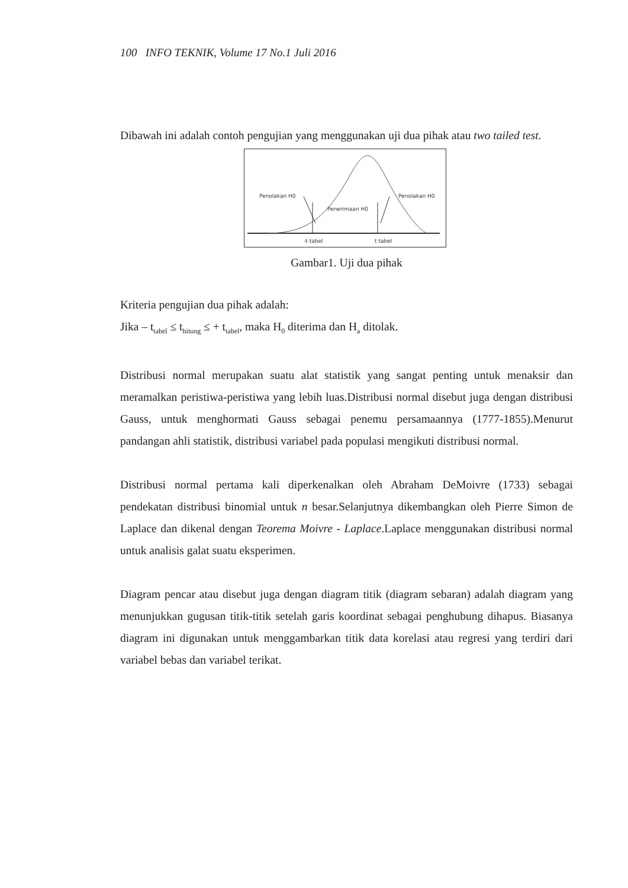100 INFO TEKNIK, Volume 17 No.1 Juli 2016
Dibawah ini adalah contoh pengujian yang menggunakan uji dua pihak atau two tailed test.
Penolakan H0
Penolakan H0
Penerimaan H0
-t tabel
t tabel
Gambar1. Uji dua pihak
Kriteria pengujian dua pihak adalah:
Jika – t<sub>tabel</sub> ≤ t<sub>hitung</sub> ≤ + t<sub>tabel</sub>, maka H<sub>0</sub> diterima dan H<sub>a</sub> ditolak.
Distribusi normal merupakan suatu alat statistik yang sangat penting untuk menaksir dan meramalkan peristiwa-peristiwa yang lebih luas.Distribusi normal disebut juga dengan distribusi Gauss, untuk menghormati Gauss sebagai penemu persamaannya (1777-1855).Menurut pandangan ahli statistik, distribusi variabel pada populasi mengikuti distribusi normal.
Distribusi normal pertama kali diperkenalkan oleh Abraham DeMoivre (1733) sebagai pendekatan distribusi binomial untuk n besar.Selanjutnya dikembangkan oleh Pierre Simon de Laplace dan dikenal dengan Teorema Moivre - Laplace.Laplace menggunakan distribusi normal untuk analisis galat suatu eksperimen.
Diagram pencar atau disebut juga dengan diagram titik (diagram sebaran) adalah diagram yang menunjukkan gugusan titik-titik setelah garis koordinat sebagai penghubung dihapus. Biasanya diagram ini digunakan untuk menggambarkan titik data korelasi atau regresi yang terdiri dari variabel bebas dan variabel terikat.